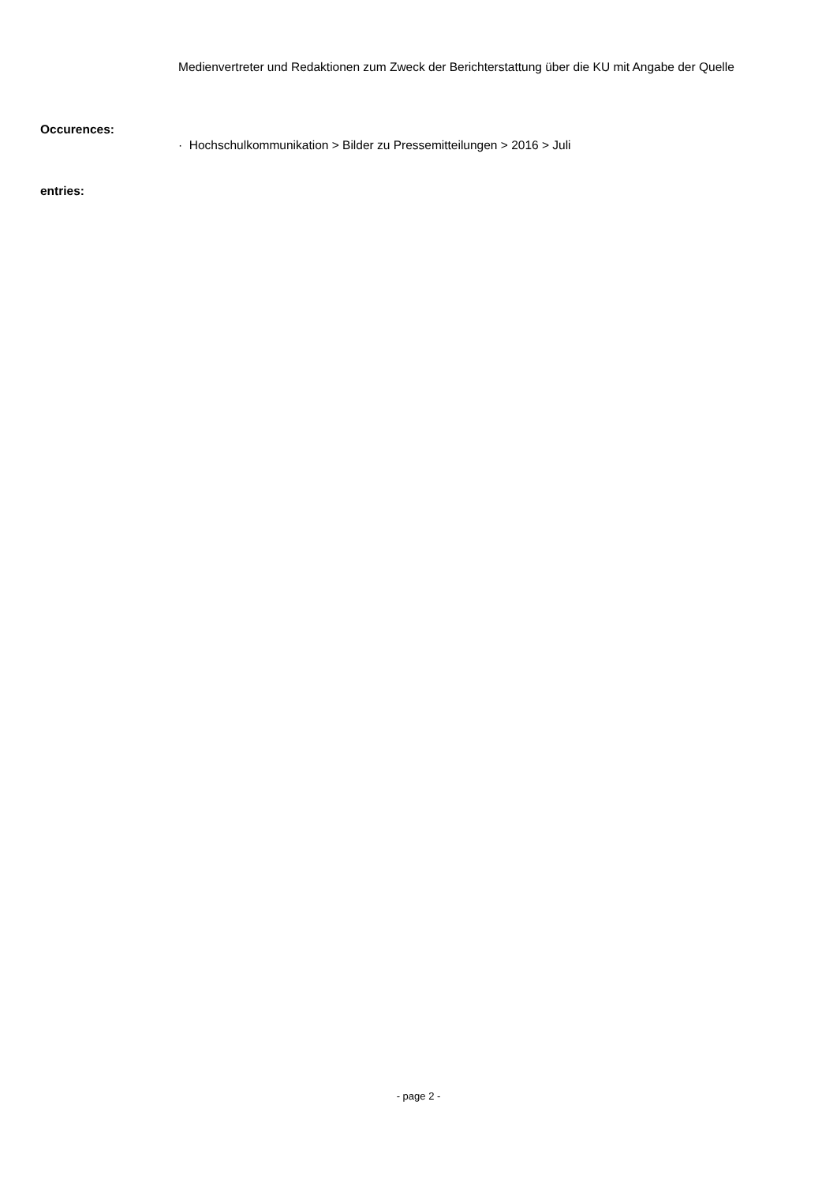Medienvertreter und Redaktionen zum Zweck der Berichterstattung über die KU mit Angabe der Quelle
Occurences:
· Hochschulkommunikation > Bilder zu Pressemitteilungen > 2016 > Juli
entries:
- page 2 -